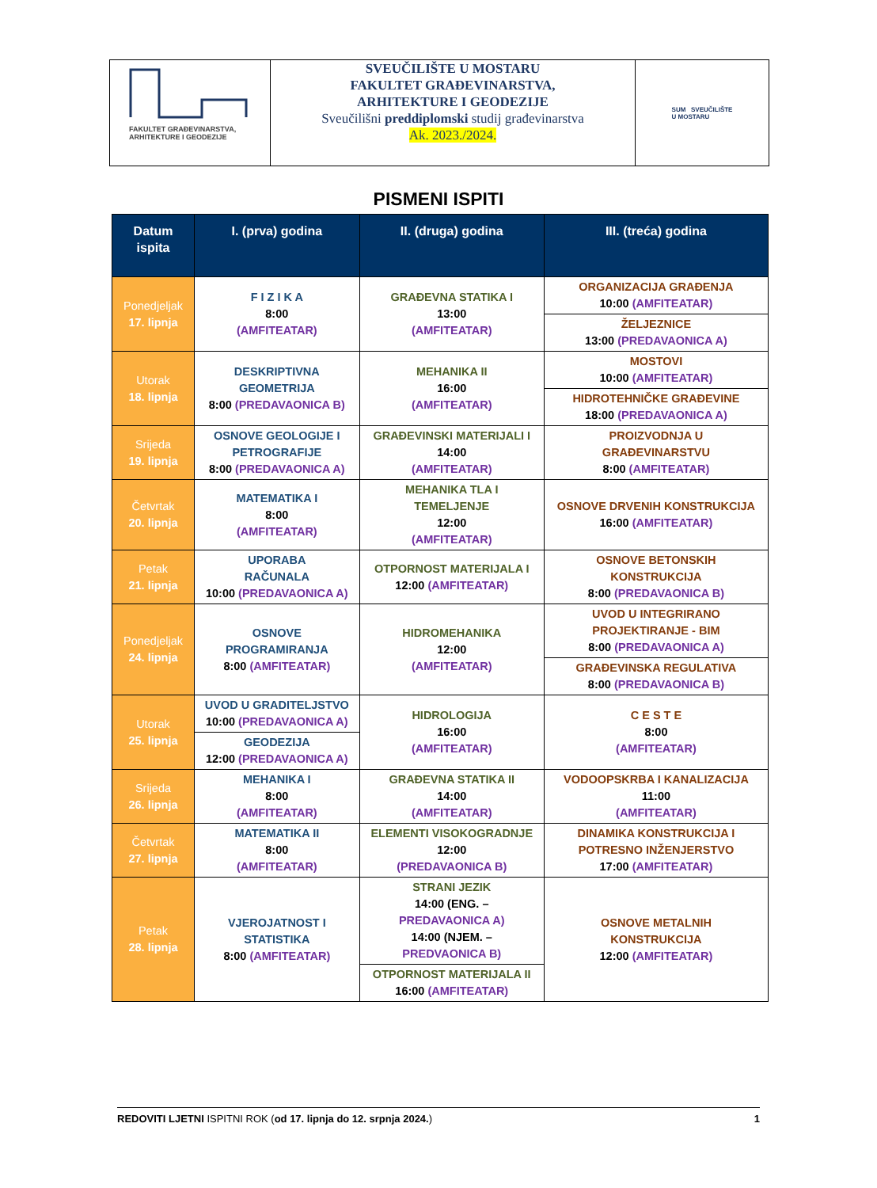FAKULTET GRAĐEVINARSTVA,
ARHITEKTURE I GEODEZIJE
SVEUČILIŠTE U MOSTARU
FAKULTET GRAĐEVINARSTVA,
ARHITEKTURE I GEODEZIJE
Sveučilišni preddiplomski studij građevinarstva
Ak. 2023./2024.
SUM SVEUČILIŠTE
U MOSTARU
PISMENI ISPITI
| Datum ispita | I. (prva) godina | II. (druga) godina | III. (treća) godina |
| --- | --- | --- | --- |
| Ponedjeljak 17. lipnja | F I Z I K A 8:00 (AMFITEATAR) | GRAĐEVNA STATIKA I 13:00 (AMFITEATAR) | ORGANIZACIJA GRAĐENJA 10:00 (AMFITEATAR) |
| | | | ŽELJEZNICE 13:00 (PREDAVAONICA A) |
| Utorak 18. lipnja | DESKRIPTIVNA GEOMETRIJA 8:00 (PREDAVAONICA B) | MEHANIKA II 16:00 (AMFITEATAR) | MOSTOVI 10:00 (AMFITEATAR) |
| | | | HIDROTEHNIČKE GRAĐEVINE 18:00 (PREDAVAONICA A) |
| Srijeda 19. lipnja | OSNOVE GEOLOGIJE I PETROGRAFIJE 8:00 (PREDAVAONICA A) | GRAĐEVINSKI MATERIJALI I 14:00 (AMFITEATAR) | PROIZVODNJA U GRAĐEVINARSTVU 8:00 (AMFITEATAR) |
| Četvrtak 20. lipnja | MATEMATIKA I 8:00 (AMFITEATAR) | MEHANIKA TLA I TEMELJENJE 12:00 (AMFITEATAR) | OSNOVE DRVENIH KONSTRUKCIJA 16:00 (AMFITEATAR) |
| Petak 21. lipnja | UPORABA RAČUNALA 10:00 (PREDAVAONICA A) | OTPORNOST MATERIJALA I 12:00 (AMFITEATAR) | OSNOVE BETONSKIH KONSTRUKCIJA 8:00 (PREDAVAONICA B) |
| Ponedjeljak 24. lipnja | OSNOVE PROGRAMIRANJA 8:00 (AMFITEATAR) | HIDROMEHANIKA 12:00 (AMFITEATAR) | UVOD U INTEGRIRANO PROJEKTIRANJE - BIM 8:00 (PREDAVAONICA A) |
| | | | GRAĐEVINSKA REGULATIVA 8:00 (PREDAVAONICA B) |
| Utorak 25. lipnja | UVOD U GRADITELJSTVO 10:00 (PREDAVAONICA A) | HIDROLOGIJA 16:00 (AMFITEATAR) | C E S T E 8:00 (AMFITEATAR) |
| | GEODEZIJA 12:00 (PREDAVAONICA A) | | |
| Srijeda 26. lipnja | MEHANIKA I 8:00 (AMFITEATAR) | GRAĐEVNA STATIKA II 14:00 (AMFITEATAR) | VODOOPSKRBA I KANALIZACIJA 11:00 (AMFITEATAR) |
| Četvrtak 27. lipnja | MATEMATIKA II 8:00 (AMFITEATAR) | ELEMENTI VISOKOGRADNJE 12:00 (PREDAVAONICA B) | DINAMIKA KONSTRUKCIJA I POTRESNO INŽENJERSTVO 17:00 (AMFITEATAR) |
| Petak 28. lipnja | VJEROJATNOST I STATISTIKA 8:00 (AMFITEATAR) | STRANI JEZIK 14:00 (ENG. – PREDAVAONICA A) 14:00 (NJEM. – PREDVAONICA B) | OSNOVE METALNIH KONSTRUKCIJA 12:00 (AMFITEATAR) |
| | | OTPORNOST MATERIJALA II 16:00 (AMFITEATAR) | |
REDOVITI LJETNI ISPITNI ROK (od 17. lipnja do 12. srpnja 2024.) 1